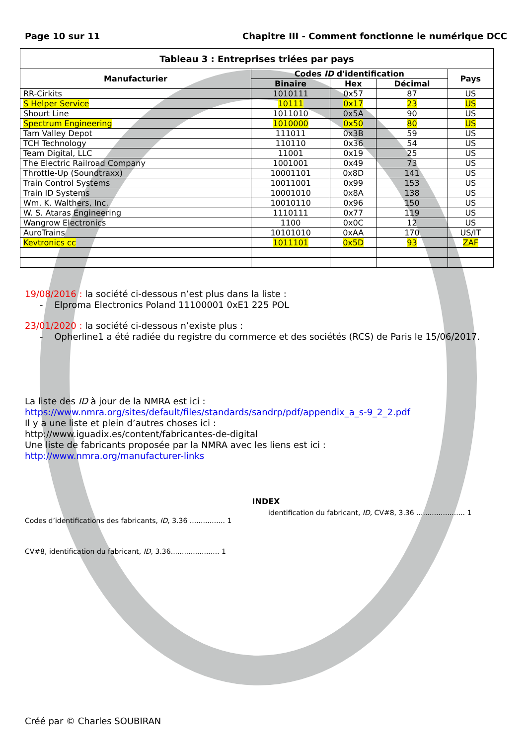Page 10 sur 11 Chapitre III - Comment fonctionne le numérique DCC
| Tableau 3 : Entreprises triées par pays | | | | |
| --- | --- | --- | --- | --- |
| Manufacturier | Codes ID d'identification | | | Pays |
| | Binaire | Hex | Décimal | |
| RR-Cirkits | 1010111 | 0x57 | 87 | US |
| S Helper Service | 10111 | 0x17 | 23 | US |
| Shourt Line | 1011010 | 0x5A | 90 | US |
| Spectrum Engineering | 1010000 | 0x50 | 80 | US |
| Tam Valley Depot | 111011 | 0x3B | 59 | US |
| TCH Technology | 110110 | 0x36 | 54 | US |
| Team Digital, LLC | 11001 | 0x19 | 25 | US |
| The Electric Railroad Company | 1001001 | 0x49 | 73 | US |
| Throttle-Up (Soundtraxx) | 10001101 | 0x8D | 141 | US |
| Train Control Systems | 10011001 | 0x99 | 153 | US |
| Train ID Systems | 10001010 | 0x8A | 138 | US |
| Wm. K. Walthers, Inc. | 10010110 | 0x96 | 150 | US |
| W. S. Ataras Engineering | 1110111 | 0x77 | 119 | US |
| Wangrow Electronics | 1100 | 0x0C | 12 | US |
| AuroTrains | 10101010 | 0xAA | 170 | US/IT |
| Kevtronics cc | 1011101 | 0x5D | 93 | ZAF |
19/08/2016 : la société ci-dessous n’est plus dans la liste :
- Elproma Electronics Poland 11100001 0xE1 225 POL
23/01/2020 : la société ci-dessous n’existe plus :
- Opherline1 a été radiée du registre du commerce et des sociétés (RCS) de Paris le 15/06/2017.
La liste des ID à jour de la NMRA est ici :
https://www.nmra.org/sites/default/files/standards/sandrp/pdf/appendix_a_s-9_2_2.pdf
Il y a une liste et plein d’autres choses ici :
http://www.iguadix.es/content/fabricantes-de-digital
Une liste de fabricants proposée par la NMRA avec les liens est ici :
http://www.nmra.org/manufacturer-links
INDEX
Codes d’identifications des fabricants, ID, 3.36 ................ 1
CV#8, identification du fabricant, ID, 3.36...................... 1
identification du fabricant, ID, CV#8, 3.36 ...................... 1
Créé par © Charles SOUBIRAN